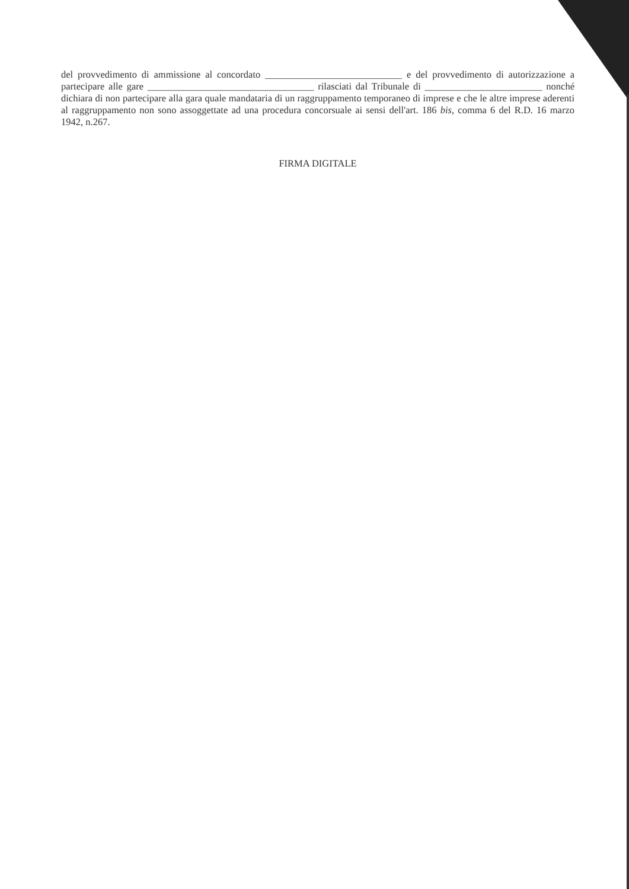del provvedimento di ammissione al concordato ____________________________ e del provvedimento di autorizzazione a partecipare alle gare __________________________________ rilasciati dal Tribunale di ________________________ nonché dichiara di non partecipare alla gara quale mandataria di un raggruppamento temporaneo di imprese e che le altre imprese aderenti al raggruppamento non sono assoggettate ad una procedura concorsuale ai sensi dell'art. 186 bis, comma 6 del R.D. 16 marzo 1942, n.267.
FIRMA DIGITALE